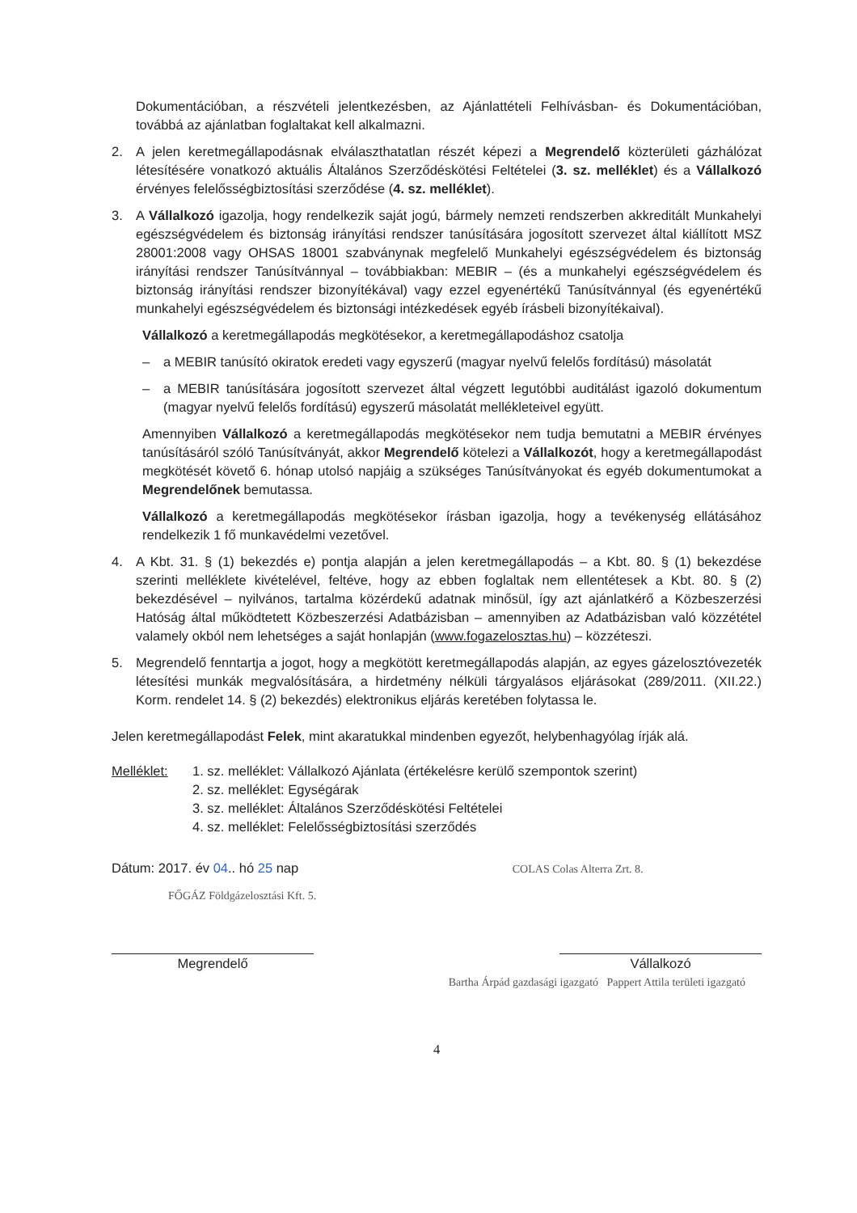Dokumentációban, a részvételi jelentkezésben, az Ajánlattételi Felhívásban- és Dokumentációban, továbbá az ajánlatban foglaltakat kell alkalmazni.
2. A jelen keretmegállapodásnak elválaszthatatlan részét képezi a Megrendelő közterületi gázhálózat létesítésére vonatkozó aktuális Általános Szerződéskötési Feltételei (3. sz. melléklet) és a Vállalkozó érvényes felelősségbiztosítási szerződése (4. sz. melléklet).
3. A Vállalkozó igazolja, hogy rendelkezik saját jogú, bármely nemzeti rendszerben akkreditált Munkahelyi egészségvédelem és biztonság irányítási rendszer tanúsítására jogosított szervezet által kiállított MSZ 28001:2008 vagy OHSAS 18001 szabványnak megfelelő Munkahelyi egészségvédelem és biztonság irányítási rendszer Tanúsítvánnyal – továbbiakban: MEBIR – (és a munkahelyi egészségvédelem és biztonság irányítási rendszer bizonyítékával) vagy ezzel egyenértékű Tanúsítvánnyal (és egyenértékű munkahelyi egészségvédelem és biztonsági intézkedések egyéb írásbeli bizonyítékaival).
Vállalkozó a keretmegállapodás megkötésekor, a keretmegállapodáshoz csatolja
– a MEBIR tanúsító okiratok eredeti vagy egyszerű (magyar nyelvű felelős fordítású) másolatát
– a MEBIR tanúsítására jogosított szervezet által végzett legutóbbi auditálást igazoló dokumentum (magyar nyelvű felelős fordítású) egyszerű másolatát mellékleteivel együtt.
Amennyiben Vállalkozó a keretmegállapodás megkötésekor nem tudja bemutatni a MEBIR érvényes tanúsításáról szóló Tanúsítványát, akkor Megrendelő kötelezi a Vállalkozót, hogy a keretmegállapodást megkötését követő 6. hónap utolsó napjáig a szükséges Tanúsítványokat és egyéb dokumentumokat a Megrendelőnek bemutassa.
Vállalkozó a keretmegállapodás megkötésekor írásban igazolja, hogy a tevékenység ellátásához rendelkezik 1 fő munkavédelmi vezetővel.
4. A Kbt. 31. § (1) bekezdés e) pontja alapján a jelen keretmegállapodás – a Kbt. 80. § (1) bekezdése szerinti melléklete kivételével, feltéve, hogy az ebben foglaltak nem ellentétesek a Kbt. 80. § (2) bekezdésével – nyilvános, tartalma közérdekű adatnak minősül, így azt ajánlatkérő a Közbeszerzési Hatóság által működtetett Közbeszerzési Adatbázisban – amennyiben az Adatbázisban való közzététel valamely okból nem lehetséges a saját honlapján (www.fogazelosztas.hu) – közzéteszi.
5. Megrendelő fenntartja a jogot, hogy a megkötött keretmegállapodás alapján, az egyes gázelosztóvezeték létesítési munkák megvalósítására, a hirdetmény nélküli tárgyalásos eljárásokat (289/2011. (XII.22.) Korm. rendelet 14. § (2) bekezdés) elektronikus eljárás keretében folytassa le.
Jelen keretmegállapodást Felek, mint akaratukkal mindenben egyezőt, helybenhagyólag írják alá.
Melléklet: 1. sz. melléklet: Vállalkozó Ajánlata (értékelésre kerülő szempontok szerint)
2. sz. melléklet: Egységárak
3. sz. melléklet: Általános Szerződéskötési Feltételei
4. sz. melléklet: Felelősségbiztosítási szerződés
Dátum: 2017. év 04.. hó 25 nap COLAS Colas Alterra Zrt. 8.
FŐGÁZ Földgázelosztási Kft. 5.
Megrendelő Vállalkozó
Bartha Árpád gazdasági igazgató Pappert Attila területi igazgató
4